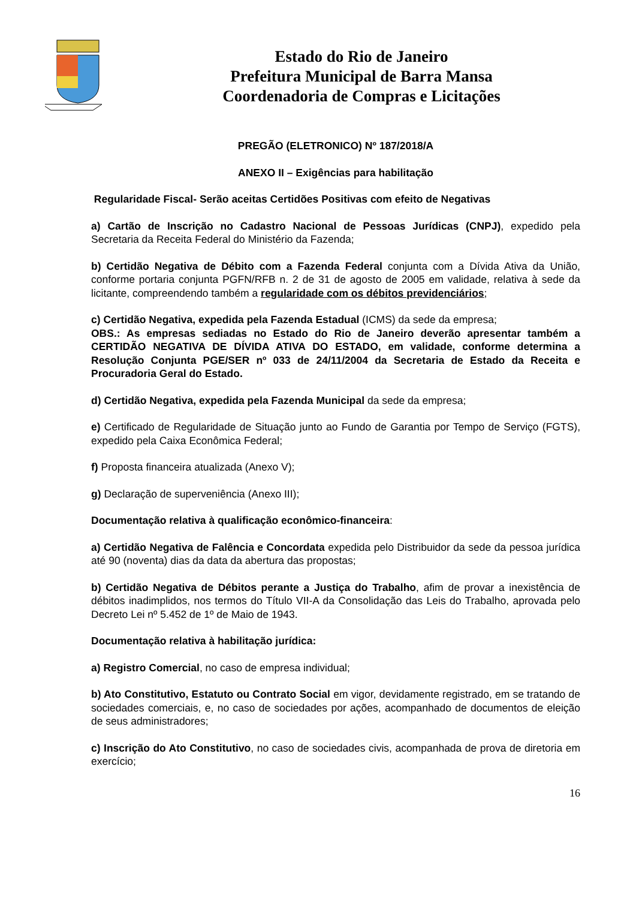Estado do Rio de Janeiro
Prefeitura Municipal de Barra Mansa
Coordenadoria de Compras e Licitações
PREGÃO (ELETRONICO) Nº 187/2018/A
ANEXO II – Exigências para habilitação
Regularidade Fiscal- Serão aceitas Certidões Positivas com efeito de Negativas
a) Cartão de Inscrição no Cadastro Nacional de Pessoas Jurídicas (CNPJ), expedido pela Secretaria da Receita Federal do Ministério da Fazenda;
b) Certidão Negativa de Débito com a Fazenda Federal conjunta com a Dívida Ativa da União, conforme portaria conjunta PGFN/RFB n. 2 de 31 de agosto de 2005 em validade, relativa à sede da licitante, compreendendo também a regularidade com os débitos previdenciários;
c) Certidão Negativa, expedida pela Fazenda Estadual (ICMS) da sede da empresa;
OBS.: As empresas sediadas no Estado do Rio de Janeiro deverão apresentar também a CERTIDÃO NEGATIVA DE DÍVIDA ATIVA DO ESTADO, em validade, conforme determina a Resolução Conjunta PGE/SER nº 033 de 24/11/2004 da Secretaria de Estado da Receita e Procuradoria Geral do Estado.
d) Certidão Negativa, expedida pela Fazenda Municipal da sede da empresa;
e) Certificado de Regularidade de Situação junto ao Fundo de Garantia por Tempo de Serviço (FGTS), expedido pela Caixa Econômica Federal;
f) Proposta financeira atualizada (Anexo V);
g) Declaração de superveniência (Anexo III);
Documentação relativa à qualificação econômico-financeira:
a) Certidão Negativa de Falência e Concordata expedida pelo Distribuidor da sede da pessoa jurídica até 90 (noventa) dias da data da abertura das propostas;
b) Certidão Negativa de Débitos perante a Justiça do Trabalho, afim de provar a inexistência de débitos inadimplidos, nos termos do Título VII-A da Consolidação das Leis do Trabalho, aprovada pelo Decreto Lei nº 5.452 de 1º de Maio de 1943.
Documentação relativa à habilitação jurídica:
a) Registro Comercial, no caso de empresa individual;
b) Ato Constitutivo, Estatuto ou Contrato Social em vigor, devidamente registrado, em se tratando de sociedades comerciais, e, no caso de sociedades por ações, acompanhado de documentos de eleição de seus administradores;
c) Inscrição do Ato Constitutivo, no caso de sociedades civis, acompanhada de prova de diretoria em exercício;
16